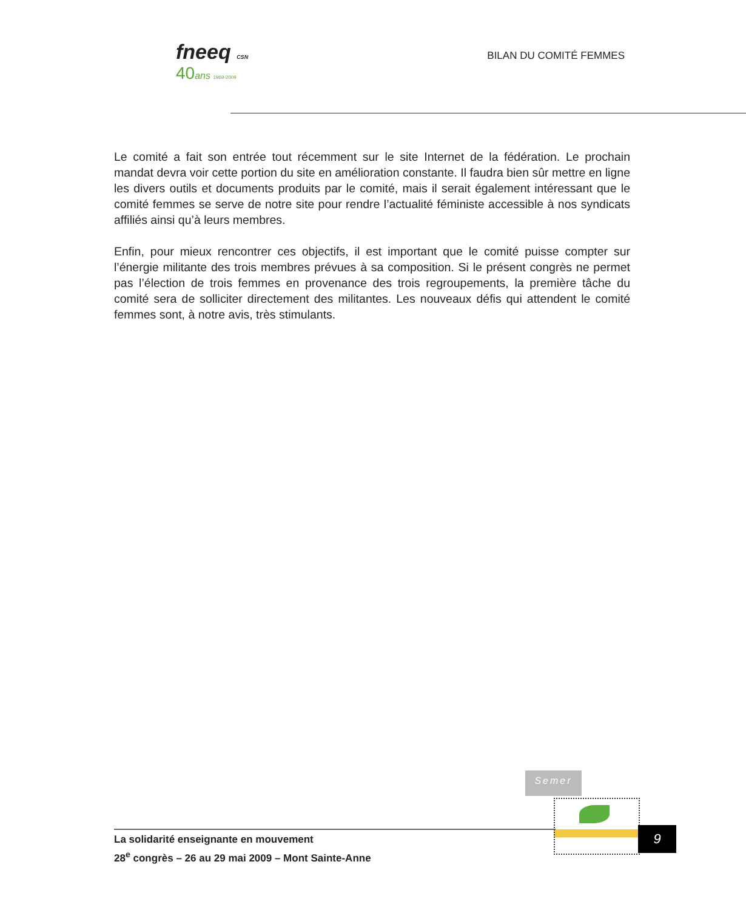fneeq CSN
40 ans 1969-2009
BILAN DU COMITÉ FEMMES
Le comité a fait son entrée tout récemment sur le site Internet de la fédération. Le prochain mandat devra voir cette portion du site en amélioration constante. Il faudra bien sûr mettre en ligne les divers outils et documents produits par le comité, mais il serait également intéressant que le comité femmes se serve de notre site pour rendre l’actualité féministe accessible à nos syndicats affiliés ainsi qu’à leurs membres.
Enfin, pour mieux rencontrer ces objectifs, il est important que le comité puisse compter sur l’énergie militante des trois membres prévues à sa composition. Si le présent congrès ne permet pas l’élection de trois femmes en provenance des trois regroupements, la première tâche du comité sera de solliciter directement des militantes. Les nouveaux défis qui attendent le comité femmes sont, à notre avis, très stimulants.
Semer
La solidarité enseignante en mouvement
28<sup>e</sup> congrès – 26 au 29 mai 2009 – Mont Sainte-Anne
9